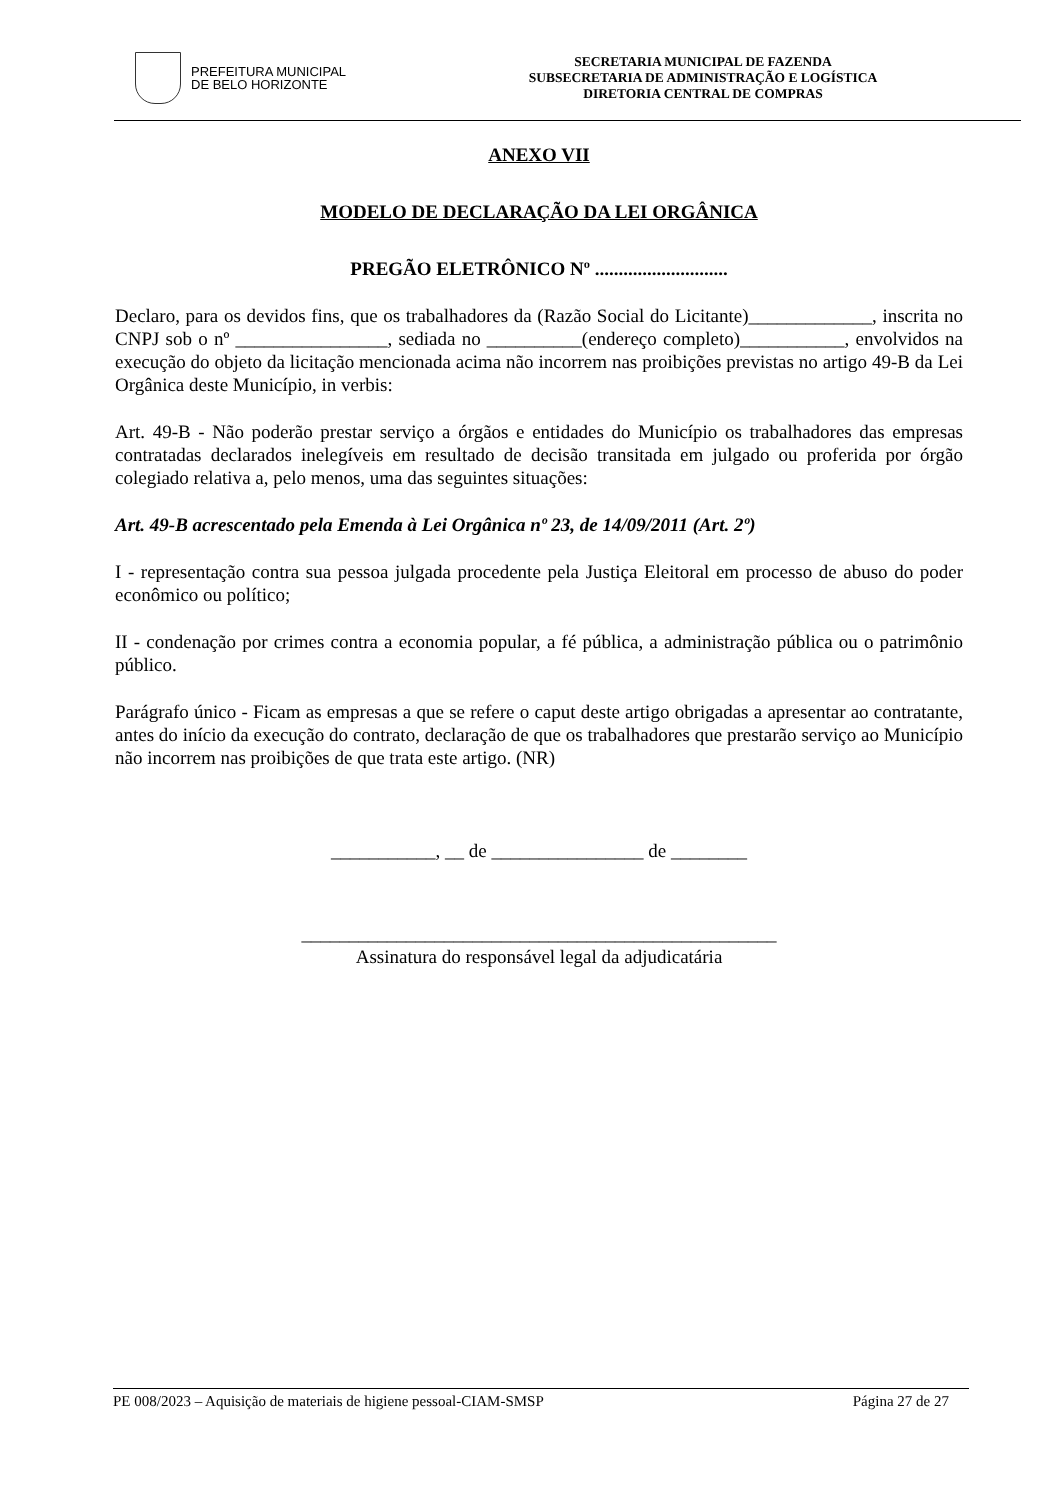PREFEITURA MUNICIPAL
DE BELO HORIZONTE
SECRETARIA MUNICIPAL DE FAZENDA
SUBSECRETARIA DE ADMINISTRAÇÃO E LOGÍSTICA
DIRETORIA CENTRAL DE COMPRAS
ANEXO VII
MODELO DE DECLARAÇÃO DA LEI ORGÂNICA
PREGÃO ELETRÔNICO Nº ............................
Declaro, para os devidos fins, que os trabalhadores da (Razão Social do Licitante)_____________, inscrita no CNPJ sob o nº ________________, sediada no __________(endereço completo)___________, envolvidos na execução do objeto da licitação mencionada acima não incorrem nas proibições previstas no artigo 49-B da Lei Orgânica deste Município, in verbis:
Art. 49-B - Não poderão prestar serviço a órgãos e entidades do Município os trabalhadores das empresas contratadas declarados inelegíveis em resultado de decisão transitada em julgado ou proferida por órgão colegiado relativa a, pelo menos, uma das seguintes situações:
Art. 49-B acrescentado pela Emenda à Lei Orgânica nº 23, de 14/09/2011 (Art. 2º)
I - representação contra sua pessoa julgada procedente pela Justiça Eleitoral em processo de abuso do poder econômico ou político;
II - condenação por crimes contra a economia popular, a fé pública, a administração pública ou o patrimônio público.
Parágrafo único - Ficam as empresas a que se refere o caput deste artigo obrigadas a apresentar ao contratante, antes do início da execução do contrato, declaração de que os trabalhadores que prestarão serviço ao Município não incorrem nas proibições de que trata este artigo. (NR)
___________, __ de ________________ de ________
__________________________________________________
Assinatura do responsável legal da adjudicatária
PE 008/2023 – Aquisição de materiais de higiene pessoal-CIAM-SMSP Página 27 de 27